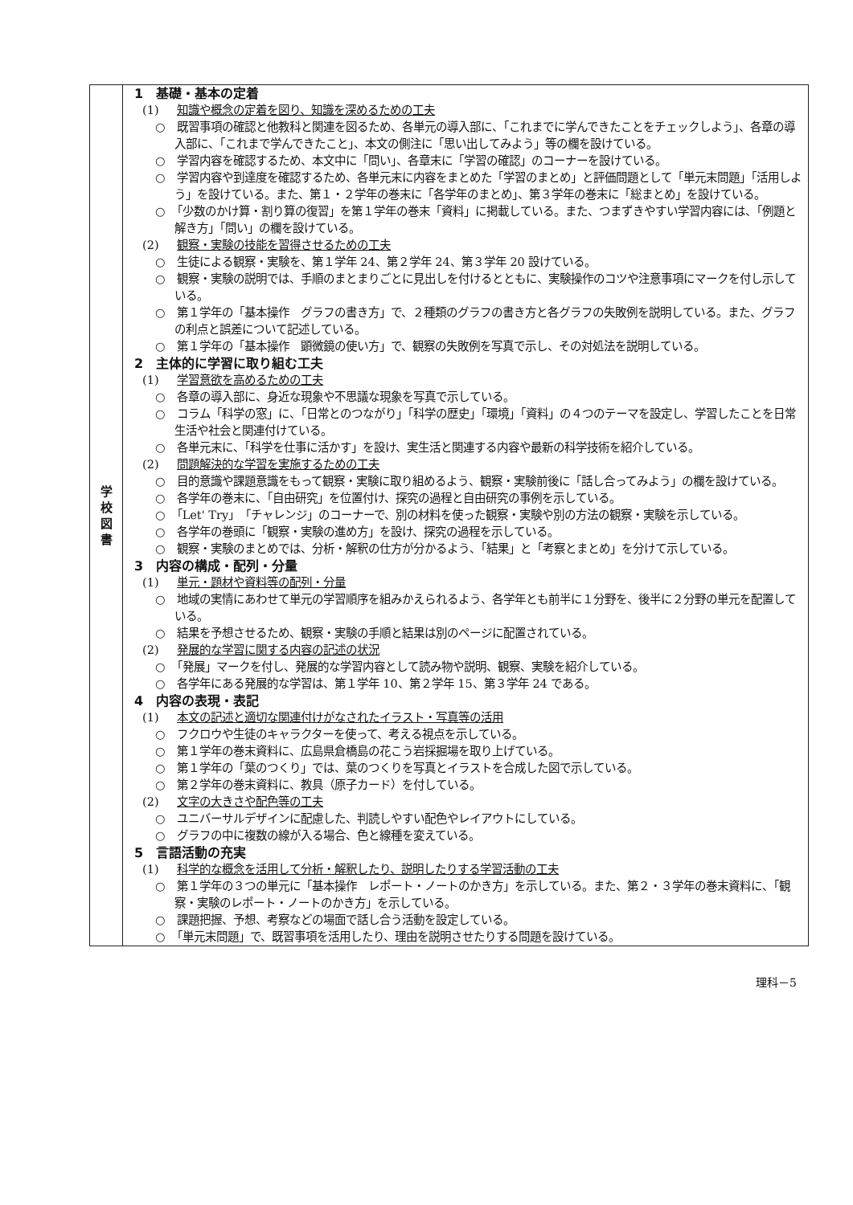| 学 校 図 書 | 1 基礎・基本の定着 (1) 知識や概念の定着を図り、知識を深めるための工夫 ○ 既習事項の確認と他教科と関連を図るため、各単元の導入部に、「これまでに学んできたことをチェックしよう」、各章の導入部に、「これまで学んできたこと」、本文の側注に「思い出してみよう」等の欄を設けている。 ○ 学習内容を確認するため、本文中に「問い」、各章末に「学習の確認」のコーナーを設けている。 ○ 学習内容や到達度を確認するため、各単元末に内容をまとめた「学習のまとめ」と評価問題として「単元末問題」「活用しよう」を設けている。また、第１・２学年の巻末に「各学年のまとめ」、第３学年の巻末に「総まとめ」を設けている。 ○ 「少数のかけ算・割り算の復習」を第１学年の巻末「資料」に掲載している。また、つまずきやすい学習内容には、「例題と解き方」「問い」の欄を設けている。 (2) 観察・実験の技能を習得させるための工夫 ○ 生徒による観察・実験を、第１学年 24、第２学年 24、第３学年 20 設けている。 ○ 観察・実験の説明では、手順のまとまりごとに見出しを付けるとともに、実験操作のコツや注意事項にマークを付し示している。 ○ 第１学年の「基本操作 グラフの書き方」で、２種類のグラフの書き方と各グラフの失敗例を説明している。また、グラフの利点と誤差について記述している。 ○ 第１学年の「基本操作 顕微鏡の使い方」で、観察の失敗例を写真で示し、その対処法を説明している。 2 主体的に学習に取り組む工夫 (1) 学習意欲を高めるための工夫 ○ 各章の導入部に、身近な現象や不思議な現象を写真で示している。 ○ コラム「科学の窓」に、「日常とのつながり」「科学の歴史」「環境」「資料」の４つのテーマを設定し、学習したことを日常生活や社会と関連付けている。 ○ 各単元末に、「科学を仕事に活かす」を設け、実生活と関連する内容や最新の科学技術を紹介している。 (2) 問題解決的な学習を実施するための工夫 ○ 目的意識や課題意識をもって観察・実験に取り組めるよう、観察・実験前後に「話し合ってみよう」の欄を設けている。 ○ 各学年の巻末に、「自由研究」を位置付け、探究の過程と自由研究の事例を示している。 ○ 「Let' Try」「チャレンジ」のコーナーで、別の材料を使った観察・実験や別の方法の観察・実験を示している。 ○ 各学年の巻頭に「観察・実験の進め方」を設け、探究の過程を示している。 ○ 観察・実験のまとめでは、分析・解釈の仕方が分かるよう、「結果」と「考察とまとめ」を分けて示している。 3 内容の構成・配列・分量 (1) 単元・題材や資料等の配列・分量 ○ 地域の実情にあわせて単元の学習順序を組みかえられるよう、各学年とも前半に１分野を、後半に２分野の単元を配置している。 ○ 結果を予想させるため、観察・実験の手順と結果は別のページに配置されている。 (2) 発展的な学習に関する内容の記述の状況 ○ 「発展」マークを付し、発展的な学習内容として読み物や説明、観察、実験を紹介している。 ○ 各学年にある発展的な学習は、第１学年 10、第２学年 15、第３学年 24 である。 4 内容の表現・表記 (1) 本文の記述と適切な関連付けがなされたイラスト・写真等の活用 ○ フクロウや生徒のキャラクターを使って、考える視点を示している。 ○ 第１学年の巻末資料に、広島県倉橋島の花こう岩採掘場を取り上げている。 ○ 第１学年の「葉のつくり」では、葉のつくりを写真とイラストを合成した図で示している。 ○ 第２学年の巻末資料に、教具（原子カード）を付している。 (2) 文字の大きさや配色等の工夫 ○ ユニバーサルデザインに配慮した、判読しやすい配色やレイアウトにしている。 ○ グラフの中に複数の線が入る場合、色と線種を変えている。 5 言語活動の充実 (1) 科学的な概念を活用して分析・解釈したり、説明したりする学習活動の工夫 ○ 第１学年の３つの単元に「基本操作 レポート・ノートのかき方」を示している。また、第２・３学年の巻末資料に、「観察・実験のレポート・ノートのかき方」を示している。 ○ 課題把握、予想、考察などの場面で話し合う活動を設定している。 ○ 「単元末問題」で、既習事項を活用したり、理由を説明させたりする問題を設けている。 |
理科－5